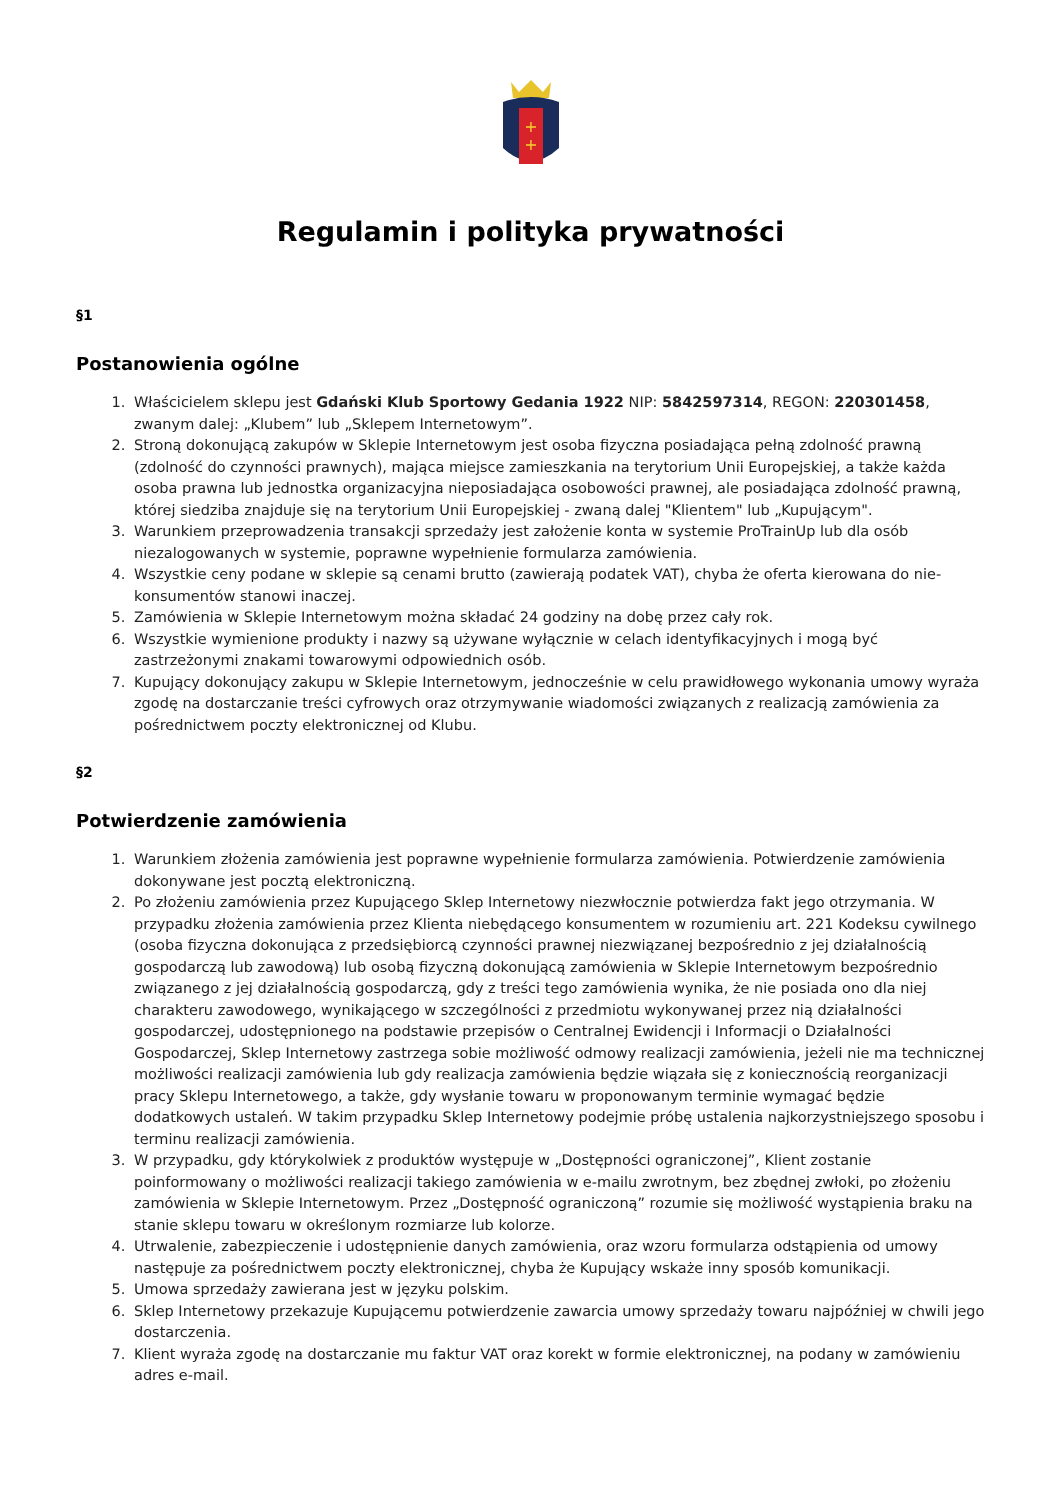+
+
Regulamin i polityka prywatności
§1
Postanowienia ogólne
1. Właścicielem sklepu jest Gdański Klub Sportowy Gedania 1922 NIP: 5842597314, REGON: 220301458, zwanym dalej: „Klubem” lub „Sklepem Internetowym”.
2. Stroną dokonującą zakupów w Sklepie Internetowym jest osoba fizyczna posiadająca pełną zdolność prawną (zdolność do czynności prawnych), mająca miejsce zamieszkania na terytorium Unii Europejskiej, a także każda osoba prawna lub jednostka organizacyjna nieposiadająca osobowości prawnej, ale posiadająca zdolność prawną, której siedziba znajduje się na terytorium Unii Europejskiej - zwaną dalej "Klientem" lub „Kupującym".
3. Warunkiem przeprowadzenia transakcji sprzedaży jest założenie konta w systemie ProTrainUp lub dla osób niezalogowanych w systemie, poprawne wypełnienie formularza zamówienia.
4. Wszystkie ceny podane w sklepie są cenami brutto (zawierają podatek VAT), chyba że oferta kierowana do nie-konsumentów stanowi inaczej.
5. Zamówienia w Sklepie Internetowym można składać 24 godziny na dobę przez cały rok.
6. Wszystkie wymienione produkty i nazwy są używane wyłącznie w celach identyfikacyjnych i mogą być zastrzeżonymi znakami towarowymi odpowiednich osób.
7. Kupujący dokonujący zakupu w Sklepie Internetowym, jednocześnie w celu prawidłowego wykonania umowy wyraża zgodę na dostarczanie treści cyfrowych oraz otrzymywanie wiadomości związanych z realizacją zamówienia za pośrednictwem poczty elektronicznej od Klubu.
§2
Potwierdzenie zamówienia
1. Warunkiem złożenia zamówienia jest poprawne wypełnienie formularza zamówienia. Potwierdzenie zamówienia dokonywane jest pocztą elektroniczną.
2. Po złożeniu zamówienia przez Kupującego Sklep Internetowy niezwłocznie potwierdza fakt jego otrzymania. W przypadku złożenia zamówienia przez Klienta niebędącego konsumentem w rozumieniu art. 221 Kodeksu cywilnego (osoba fizyczna dokonująca z przedsiębiorcą czynności prawnej niezwiązanej bezpośrednio z jej działalnością gospodarczą lub zawodową) lub osobą fizyczną dokonującą zamówienia w Sklepie Internetowym bezpośrednio związanego z jej działalnością gospodarczą, gdy z treści tego zamówienia wynika, że nie posiada ono dla niej charakteru zawodowego, wynikającego w szczególności z przedmiotu wykonywanej przez nią działalności gospodarczej, udostępnionego na podstawie przepisów o Centralnej Ewidencji i Informacji o Działalności Gospodarczej, Sklep Internetowy zastrzega sobie możliwość odmowy realizacji zamówienia, jeżeli nie ma technicznej możliwości realizacji zamówienia lub gdy realizacja zamówienia będzie wiązała się z koniecznością reorganizacji pracy Sklepu Internetowego, a także, gdy wysłanie towaru w proponowanym terminie wymagać będzie dodatkowych ustaleń. W takim przypadku Sklep Internetowy podejmie próbę ustalenia najkorzystniejszego sposobu i terminu realizacji zamówienia.
3. W przypadku, gdy którykolwiek z produktów występuje w „Dostępności ograniczonej”, Klient zostanie poinformowany o możliwości realizacji takiego zamówienia w e-mailu zwrotnym, bez zbędnej zwłoki, po złożeniu zamówienia w Sklepie Internetowym. Przez „Dostępność ograniczoną” rozumie się możliwość wystąpienia braku na stanie sklepu towaru w określonym rozmiarze lub kolorze.
4. Utrwalenie, zabezpieczenie i udostępnienie danych zamówienia, oraz wzoru formularza odstąpienia od umowy następuje za pośrednictwem poczty elektronicznej, chyba że Kupujący wskaże inny sposób komunikacji.
5. Umowa sprzedaży zawierana jest w języku polskim.
6. Sklep Internetowy przekazuje Kupującemu potwierdzenie zawarcia umowy sprzedaży towaru najpóźniej w chwili jego dostarczenia.
7. Klient wyraża zgodę na dostarczanie mu faktur VAT oraz korekt w formie elektronicznej, na podany w zamówieniu adres e-mail.